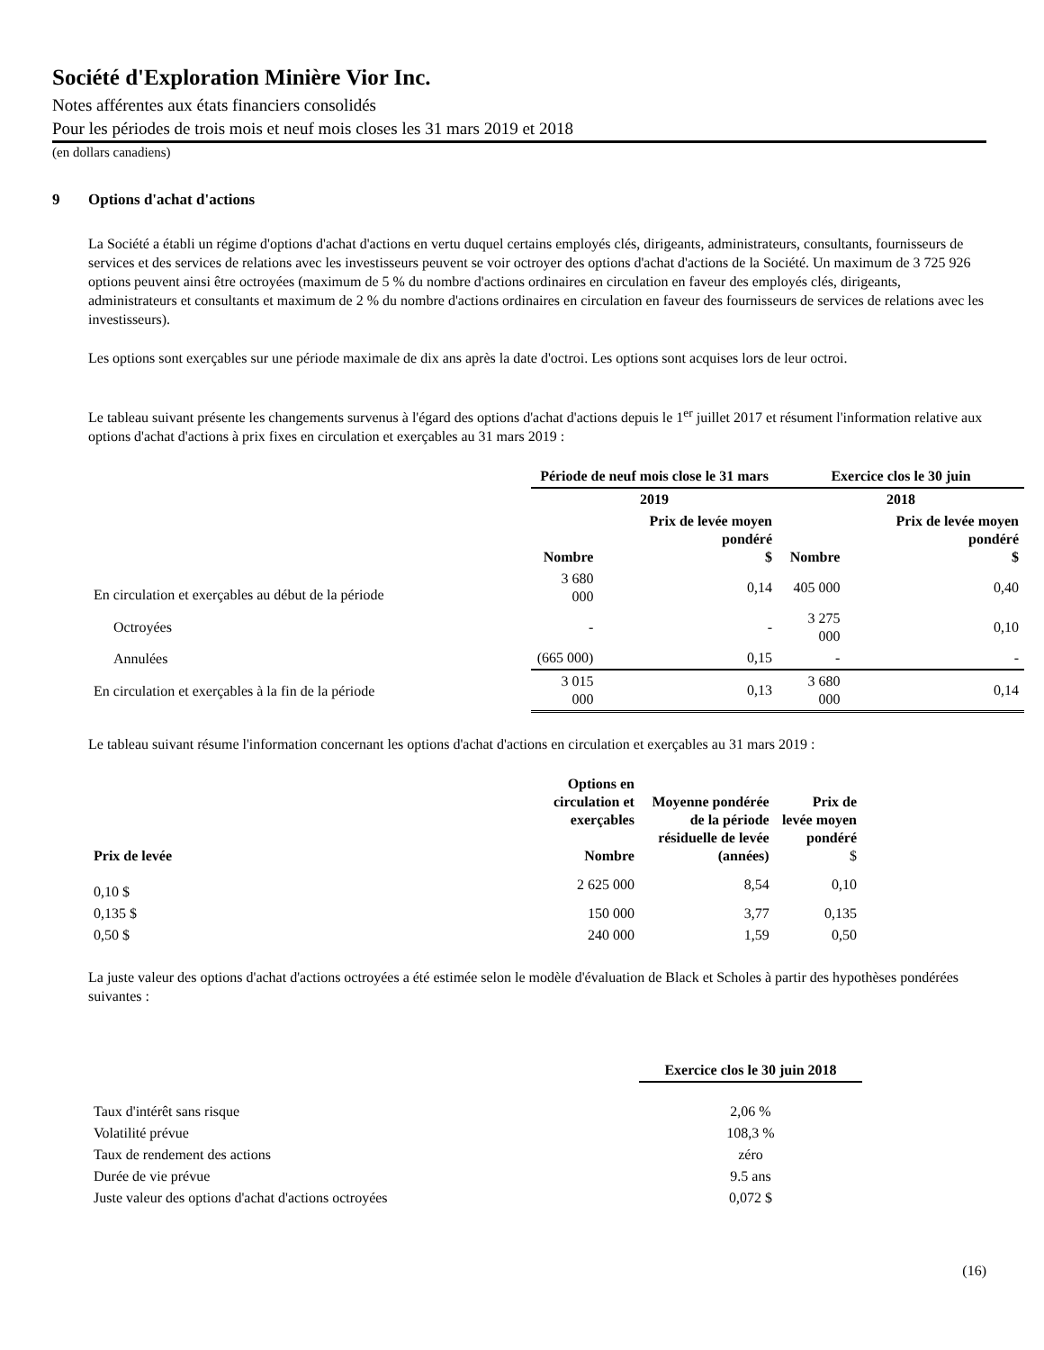Société d'Exploration Minière Vior Inc.
Notes afférentes aux états financiers consolidés
Pour les périodes de trois mois et neuf mois closes les 31 mars 2019 et 2018
(en dollars canadiens)
9 Options d'achat d'actions
La Société a établi un régime d'options d'achat d'actions en vertu duquel certains employés clés, dirigeants, administrateurs, consultants, fournisseurs de services et des services de relations avec les investisseurs peuvent se voir octroyer des options d'achat d'actions de la Société. Un maximum de 3 725 926 options peuvent ainsi être octroyées (maximum de 5 % du nombre d'actions ordinaires en circulation en faveur des employés clés, dirigeants, administrateurs et consultants et maximum de 2 % du nombre d'actions ordinaires en circulation en faveur des fournisseurs de services de relations avec les investisseurs).
Les options sont exerçables sur une période maximale de dix ans après la date d'octroi. Les options sont acquises lors de leur octroi.
Le tableau suivant présente les changements survenus à l'égard des options d'achat d'actions depuis le 1<sup>er</sup> juillet 2017 et résument l'information relative aux options d'achat d'actions à prix fixes en circulation et exerçables au 31 mars 2019 :
| | Période de neuf mois close le 31 mars | | Exercice clos le 30 juin | |
| | 2019 | | 2018 | |
| | Nombre | Prix de levée moyen pondéré $ | Nombre | Prix de levée moyen pondéré $ |
| En circulation et exerçables au début de la période | 3 680 000 | 0,14 | 405 000 | 0,40 |
| Octroyées | - | - | 3 275 000 | 0,10 |
| Annulées | (665 000) | 0,15 | - | - |
| En circulation et exerçables à la fin de la période | 3 015 000 | 0,13 | 3 680 000 | 0,14 |
Le tableau suivant résume l'information concernant les options d'achat d'actions en circulation et exerçables au 31 mars 2019 :
| Prix de levée | Options en circulation et exerçables Nombre | Moyenne pondérée de la période résiduelle de levée (années) | Prix de levée moyen pondéré $ |
| --- | --- | --- | --- |
| 0,10 $ | 2 625 000 | 8,54 | 0,10 |
| 0,135 $ | 150 000 | 3,77 | 0,135 |
| 0,50 $ | 240 000 | 1,59 | 0,50 |
La juste valeur des options d'achat d'actions octroyées a été estimée selon le modèle d'évaluation de Black et Scholes à partir des hypothèses pondérées suivantes :
| | Exercice clos le 30 juin 2018 |
| Taux d'intérêt sans risque | 2,06 % |
| Volatilité prévue | 108,3 % |
| Taux de rendement des actions | zéro |
| Durée de vie prévue | 9.5 ans |
| Juste valeur des options d'achat d'actions octroyées | 0,072 $ |
(16)